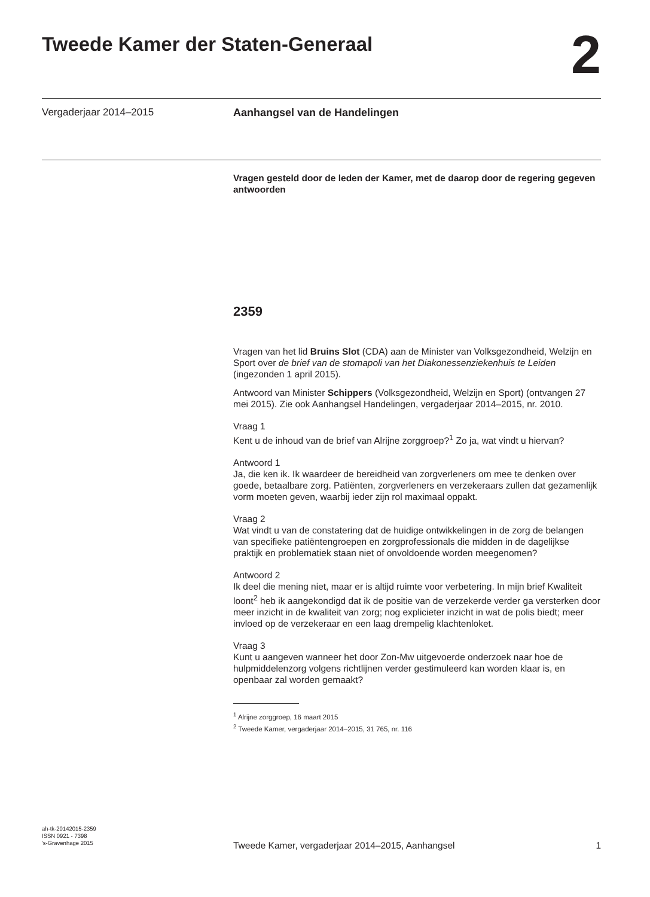Tweede Kamer der Staten-Generaal
2
Vergaderjaar 2014–2015 Aanhangsel van de Handelingen
Vragen gesteld door de leden der Kamer, met de daarop door de regering gegeven antwoorden
2359
Vragen van het lid Bruins Slot (CDA) aan de Minister van Volksgezondheid, Welzijn en Sport over de brief van de stomapoli van het Diakonessenziekenhuis te Leiden (ingezonden 1 april 2015).
Antwoord van Minister Schippers (Volksgezondheid, Welzijn en Sport) (ontvangen 27 mei 2015). Zie ook Aanhangsel Handelingen, vergaderjaar 2014–2015, nr. 2010.
Vraag 1
Kent u de inhoud van de brief van Alrijne zorggroep?<sup>1</sup> Zo ja, wat vindt u hiervan?
Antwoord 1
Ja, die ken ik. Ik waardeer de bereidheid van zorgverleners om mee te denken over goede, betaalbare zorg. Patiënten, zorgverleners en verzekeraars zullen dat gezamenlijk vorm moeten geven, waarbij ieder zijn rol maximaal oppakt.
Vraag 2
Wat vindt u van de constatering dat de huidige ontwikkelingen in de zorg de belangen van specifieke patiëntengroepen en zorgprofessionals die midden in de dagelijkse praktijk en problematiek staan niet of onvoldoende worden meegenomen?
Antwoord 2
Ik deel die mening niet, maar er is altijd ruimte voor verbetering. In mijn brief Kwaliteit loont<sup>2</sup> heb ik aangekondigd dat ik de positie van de verzekerde verder ga versterken door meer inzicht in de kwaliteit van zorg; nog explicieter inzicht in wat de polis biedt; meer invloed op de verzekeraar en een laag drempelig klachtenloket.
Vraag 3
Kunt u aangeven wanneer het door Zon-Mw uitgevoerde onderzoek naar hoe de hulpmiddelenzorg volgens richtlijnen verder gestimuleerd kan worden klaar is, en openbaar zal worden gemaakt?
<sup>1</sup> Alrijne zorggroep, 16 maart 2015
<sup>2</sup> Tweede Kamer, vergaderjaar 2014–2015, 31 765, nr. 116
ah-tk-20142015-2359
ISSN 0921 - 7398
's-Gravenhage 2015
Tweede Kamer, vergaderjaar 2014–2015, Aanhangsel
1